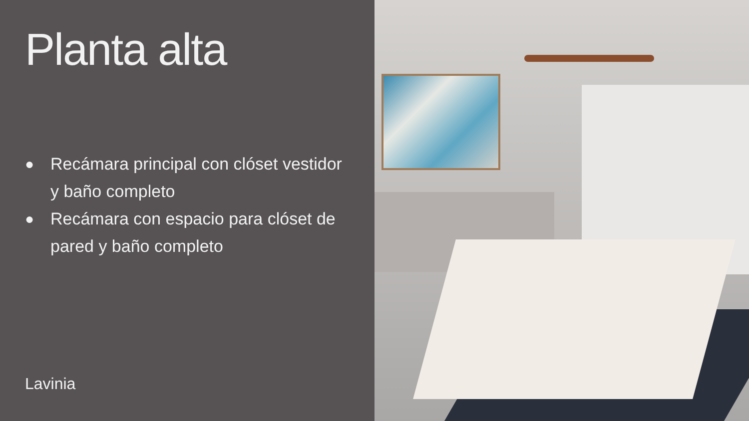Planta alta
● Recámara principal con clóset vestidor y baño completo
● Recámara con espacio para clóset de pared y baño completo
Lavinia